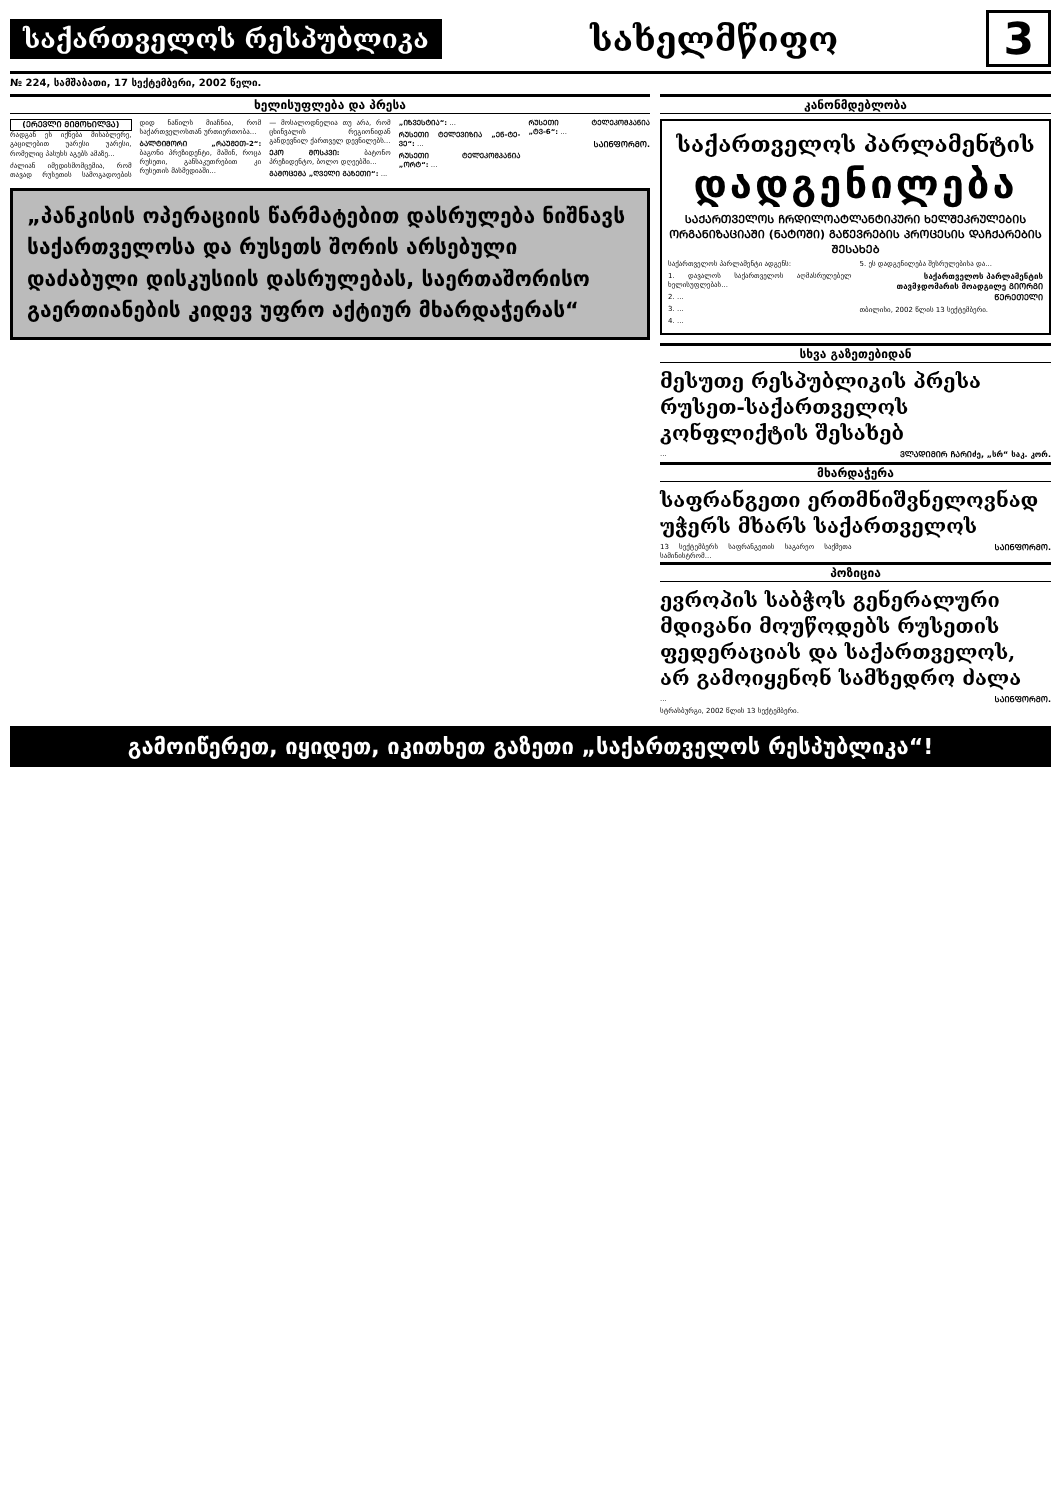საქართველოს რესპუბლიკა
სახელმწიფო
3
№ 224, სამშაბათი, 17 სექტემბერი, 2002 წელი.
ხელისუფლება და პრესა
(ᲔᲠᲔᲕᲚᲘ ᲛᲘᲛᲝᲮᲘᲚᲕᲐ)
რადგან ეს იქნება მისაბლერე, გაცილებით უარესი უარესი, რომელიც პასუხს აგებს ამაზე...
ძალიან იმედისმომცემია, რომ თავად რუსეთის სამოგადოების დიდ ნაწილს მიაჩნია, რომ საქართველოსთან ურთიერთობა...
ᲑᲐᲚᲢᲘᲛᲝᲠᲘ „ᲠᲐᲣᲛᲔᲗ-2“: ბაგონი პრეზიდენტი, მაშინ, როცა რუსეთი, განსაკუთრებით კი რუსეთის მასმედიაში...
— მოსალოდნელია თუ არა, რომ ცხინვალის რეგიონიდან განდევნილ ქართველ დევნილებს...
ᲔᲙᲝ ᲛᲝᲡᲙᲕᲘ: ბატონო პრეზიდენტო, ბოლო დღეებში...
ᲒᲐᲛᲝᲪᲔᲛᲐ „ᲦᲕᲔᲚᲘ ᲒᲐᲖᲔᲗᲘ“: ...
„ᲘᲖᲕᲔᲡᲢᲘᲐ“: ...
ᲠᲣᲡᲔᲗᲘ ᲢᲔᲚᲔᲕᲘᲖᲘᲐ „ᲔᲜ-ᲢᲔ-ᲕᲔ“: ...
ᲠᲣᲡᲔᲗᲘ ᲢᲔᲚᲔᲙᲝᲛᲞᲐᲜᲘᲐ „ᲝᲠᲢ“: ...
ᲠᲣᲡᲔᲗᲘ ᲢᲔᲚᲔᲙᲝᲛᲞᲐᲜᲘᲐ „ᲢᲕ-6“: ...
ᲡᲐᲘᲜᲤᲝᲠᲛᲝ.
„პანკისის ოპერაციის წარმატებით დასრულება ნიშნავს საქართველოსა და რუსეთს შორის არსებული დაძაბული დისკუსიის დასრულებას, საერთაშორისო გაერთიანების კიდევ უფრო აქტიურ მხარდაჭერას“
კანონმდებლობა
საქართველოს პარლამენტის
დადგენილება
ᲡᲐᲥᲐᲠᲗᲕᲔᲚᲝᲡ ᲩᲠᲓᲘᲚᲝᲐᲢᲚᲐᲜᲢᲘᲙᲣᲠᲘ ᲮᲔᲚᲨᲔᲙᲠᲣᲚᲔᲑᲘᲡ ᲝᲠᲒᲐᲜᲘᲖᲐᲪᲘᲐᲨᲘ (ᲜᲐᲢᲝᲨᲘ) ᲒᲐᲬᲔᲕᲠᲔᲑᲘᲡ ᲞᲠᲝᲪᲔᲡᲘᲡ ᲓᲐᲩᲥᲐᲠᲔᲑᲘᲡ ᲨᲔᲡᲐᲮᲔᲑ
საქართველოს პარლამენტი ადგენს:
1. დავალოს საქართველოს აღმასრულებელ ხელისუფლებას...
2. ...
3. ...
4. ...
5. ეს დადგენილება შესრულებისა და...
საქართველოს პარლამენტის თავმჯდომარის მოადგილე ᲒᲘᲝᲠᲒᲘ ᲬᲔᲠᲔᲗᲔᲚᲘ
თბილისი, 2002 წლის 13 სექტემბერი.
სხვა გაზეთებიდან
მესუთე რესპუბლიკის პრესა რუსეთ-საქართველოს კონფლიქტის შესახებ
...
ᲕᲚᲐᲓᲘᲛᲘᲠ ᲩᲐᲠᲘძე, „სრ“ საკ. კორ.
მხარდაჭერა
საფრანგეთი ერთმნიშვნელოვნად უჭერს მხარს საქართველოს
13 სექტემბერს საფრანგეთის საგარეო საქმეთა სამინისტრომ...
ᲡᲐᲘᲜᲤᲝᲠᲛᲝ.
პოზიცია
ევროპის საბჭოს გენერალური მდივანი მოუწოდებს რუსეთის ფედერაციას და საქართველოს, არ გამოიყენონ სამხედრო ძალა
...
სტრასბურგი, 2002 წლის 13 სექტემბერი.
ᲡᲐᲘᲜᲤᲝᲠᲛᲝ.
გამოიწერეთ, იყიდეთ, იკითხეთ გაზეთი „საქართველოს რესპუბლიკა“!